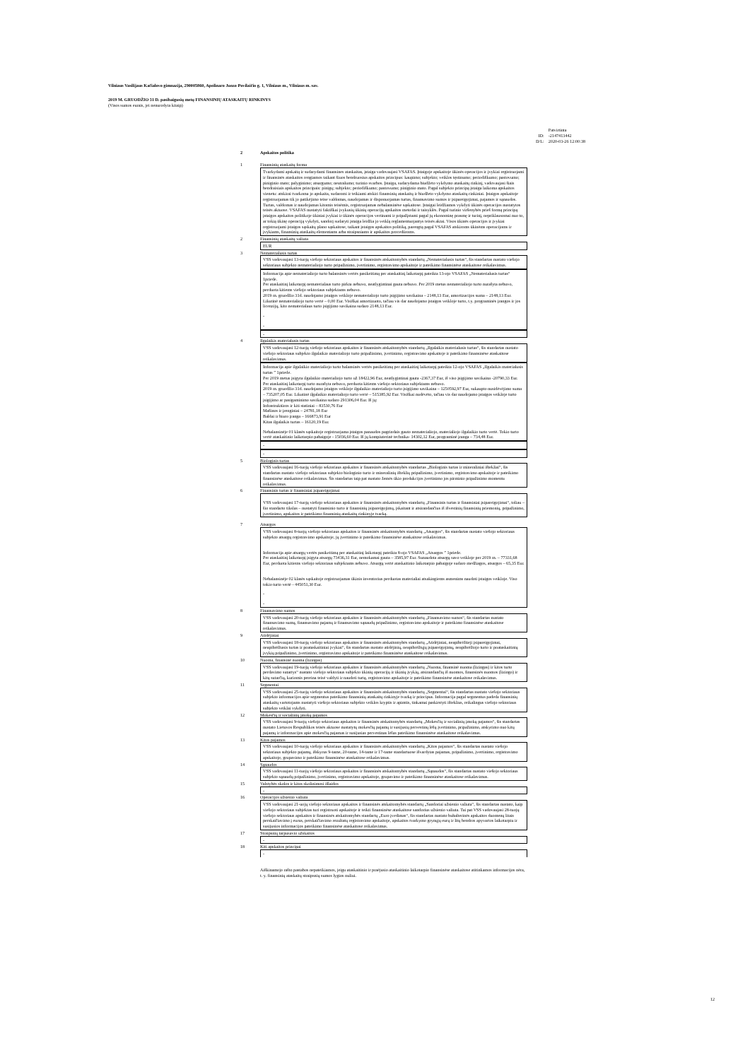Vilniaus Vasilijaus Kačialovo gimnazija, 290005860, Apolinaro Juozo Povilaičio g. 1, Vilniaus m., Vilniaus m. sav.
2019 M. GRUODŽIO 31 D. pasibaigusių metų FINANSINIŲ ATASKAITŲ RINKINYS
(Visos sumos eurais, jei nenurodyta kitaip)
| | Patvirtinta |
| ID: | -2147413442 |
| D/L: | 2020-03-26 12:00:38 |
2 Apskaitos politika
1 Finansinių ataskaitų forma
Tvarkydami apskaitą ir sudarydami finansines ataskaitas, įstaiga vadovaujasi VSAFAS. Įstaigoje apskaitoje ūkinės operacijos ir įvykiai registruojami ir finansinės ataskaitos rengiamos taikant šiuos bendruosius apskaitos principus: kaupimo; subjekto; veiklos tęstinumo; periodiškumo; pastovumo; piniginio mato; palyginimo; atsargumo; neutralumo; turinio svarbos. Įstaiga, sudarydama biudžeto vykdymo ataskaitų rinkinį, vadovaujasi šiais bendraisiais apskaitos principais: pinigų; subjekto; periodiškumo; pastovumo; piniginio mato. Pagal subjekto principą įstaiga laikoma apskaitos vienetu: atskirai tvarkoma jo apskaita, sudaromi ir teikiami atskiri finansinių ataskaitų ir biudžeto vykdymo ataskaitų rinkiniai. Įstaigos apskaitoje registruojamas tik jo patikėjimo teise valdomas, naudojamas ir disponuojamas turtas, finansavimo sumos ir įsipareigojimai, pajamos ir sąnaudos. Turtas, valdomas ir naudojamas kitomis teisėmis, registruojamas nebalansinėse sąskaitose. Įstaigai leidžiamos vykdyti ūkinės operacijos nustatytos teisės aktuose. VSAFAS nustatyti faktiškai įvykusių ūkinių operacijų apskaitos metodai ir taisyklės. Pagal turinio viršenybės prieš formą principą įstaigos apskaitos politikoje ūkiniai įvykiai ir ūkinės operacijos vertinami ir pripažįstami pagal jų ekonominę prasmę ir turinį, nepriklausomai nuo to, ar tokią ūkinę operaciją vykdyti, sandorį sudaryti įstaiga leidžia jo veiklą reglamentuojantys teisės aktai. Visos ūkinės operacijos ir įvykiai registruojami įstaigos sąskaitų plano sąskaitose, taikant įstaigos apskaitos politiką, parengtą pagal VSAFAS atskiroms ūkinėms operacijoms ir įvykiams, finansinių ataskaitų elementams arba straipsniams ir apskaitos procedūroms.
2 Finansinių ataskaitų valiuta
EUR
3 Nematerialusis turtas
VSS vadovaujasi 13-tuojų viešojo sektoriaus apskaitos ir finansinės atskaitomybės standartų „Nematerialusis turtas“, šis standartas nustato viešojo sektoriaus subjekto nematerialiojo turto pripažinimo, įvertinimo, registravimo apskaitoje ir pateikimo finansinėse ataskaitose reikalavimus.
Informacija apie nematerialiojo turto balansinės vertės pasikeitimą per ataskaitinį laikotarpį pateikta 13-ojo VSAFAS „Nematerialusis turtas“ 1priede.
Per ataskaitinį laikotarpį nematerialaus turto pirkta nebuvo, neatlygintinai gauta nebuvo. Per 2019 metus nematerialiojo turto nurašyta nebuvo, perduota kitiems viešojo sektoriaus subjektams nebuvo.
2019 m. gruodžio 31d. naudojamo įstaigos veikloje nematerialiojo turto įsigijimo savikaina – 2148,13 Eur, amortizacijos suma – 2148,13 Eur. Likutinė nematerialiojo turto vertė – 0,00 Eur. Visiškai amortizuoto, tačiau vis dar naudojamo įstaigos veikloje turto, t.y. programinės įrangos ir jos licenzijų, kito nematerialaus turto įsigijimo savikaina sudaro 2148,13 Eur.
-
-
-
4 Ilgalaikis materialusis turtas
VSS vadovaujasi 12-tuojų viešojo sektoriaus apskaitos ir finansinės atskaitomybės standartų „Ilgalaikis materialusis turtas“, šis standartas nustato viešojo sektoriaus subjekto ilgalaikio materialiojo turto pripažinimo, įvertinimo, registravimo apskaitoje ir pateikimo finansinėse ataskaitose reikalavimus.
Informacija apie ilgalaikio materialiojo turto balansinės vertės pasikeitimą per ataskaitinį laikotarpį pateikta 12-ojo VSAFAS „Ilgalaikis materialusis turtas ” 1priede.
Per 2019 metus įsigyta ilgalaikio materialiojo turto už 18422,96 Eur, neatlygintinai gauta -2367,37 Eur, iš viso įsigijimo savikaina -20790,33 Eur. Per ataskaitinį laikotarpį turto nurašyta nebuvo, perduota kitiems viešojo sektoriaus subjektams nebuvo.
2019 m. gruodžio 31d. naudojamo įstaigos veikloje ilgalaikio materialiojo turto įsigijimo savikaina – 1250592,97 Eur, sukaupto nusidėvėjimo suma – 735207,05 Eur. Likutinė ilgalaikio materialiojo turto vertė – 515385,92 Eur. Visiškai nudėvėto, tačiau vis dar naudojamo įstaigos veikloje turto įsigijimo ar pasigaminimo savikaina sudaro 291306,04 Eur. Iš jų:
Infrastruktūros ir kiti statiniai – 83530,76 Eur
Mašinos ir įrenginiai – 24781,18 Eur
Baldai ir biuro įranga – 166873,91 Eur
Kitas ilgalaikis turtas – 16120,19 Eur.
Nebalansinėje 01 klasės sąskaitoje registruojama įstaigos panaudos pagrindais gauto nematerialiojo, materialiojo ilgalaikio turto vertė. Tokio turto vertė ataskaitinio laikotarpio pabaigoje - 15036,60 Eur. Iš jų kompiuterinė technika- 14302,12 Eur, programinė įranga – 734,48 Eur.
-
-
5 Biologinis turtas
VSS vadovaujasi 16-tuojų viešojo sektoriaus apskaitos ir finansinės atskaitomybės standartas „Biologinis turtas ir mineraliniai ištekliai“, šis standartas nustato viešojo sektoriaus subjekto biologinio turto ir mineralinių išteklių pripažinimo, įvertinimo, registravimo apskaitoje ir pateikimo finansinėse ataskaitose reikalavimus. Šis standartas taip pat nustato žemės ūkio produkcijos įvertinimo jos pirminio pripažinimo momentu reikalavimus.
6 Finansinis turtas ir finansiniai įsipareigojimai
VSS vadovaujasi 17-tuojų viešojo sektoriaus apskaitos ir finansinės atskaitomybės standartų „Finansinis turtas ir finansiniai įsipareigojimai“, toliau – šio standarto tikslas – nustatyti finansinio turto ir finansinių įsipareigojimų, įskaitant ir atsirandančius iš išvestinių finansinių priemonių, pripažinimo, įvertinimo, apskaitos ir pateikimo finansinių ataskaitų rinkinyje tvarką.
7 Atsargos
VSS vadovaujasi 8-tuojų viešojo sektoriaus apskaitos ir finansinės atskaitomybės standartų „Atsargos“, šis standartas nustato viešojo sektoriaus subjekto atsargų registravimo apskaitoje, jų įvertinimo ir pateikimo finansinėse ataskaitose reikalavimus.
Informacija apie atsargų vertės pasikeitimą per ataskaitinį laikotarpį pateikta 8-ojo VSAFAS „Atsargos ” 1priede.
Per ataskaitinį laikotarpį įsigyta atsargų 73436,31 Eur, nemokamai gauta – 3585,97 Eur. Sunaudota atsargų savo veikloje per 2019 m. – 77331,68 Eur, perduota kitiems viešojo sektoriaus subjektams nebuvo. Atsargų vertė ataskaitinio laikotarpio pabaigoje sudaro medžiagos, atsargos – 65,35 Eur.
Nebalansinėje 02 klasės sąskaitoje registruojamas ūkinis inventorius perduotas materialiai atsakingiems asmenims naudoti įstaigos veikloje. Viso tokio turto vertė - 445051,30 Eur.
-
-
8 Finansavimo sumos
VSS vadovaujasi 20-tuojų viešojo sektoriaus apskaitos ir finansinės atskaitomybės standartų „Finansavimo sumos“, šis standartas nustato finansavimo sumų, finansavimo pajamų ir finansavimo sąnaudų pripažinimo, registravimo apskaitoje ir pateikimo finansinėse ataskaitose reikalavimus.
9 Atidėjiniai
VSS vadovaujasi 18-tuojų viešojo sektoriaus apskaitos ir finansinės atskaitomybės standartų „Atidėjiniai, neapibrėžtieji įsipareigojimai, neapibrėžtasis turtas ir poataskaitiniai įvykiai“, šis standartas nustato atidėjinių, neapibrėžtųjų įsipareigojimų, neapibrėžtojo turto ir poataskaitinių įvykių pripažinimo, įvertinimo, registravimo apskaitoje ir pateikimo finansinėse ataskaitose reikalavimus.
10 Nuoma, finansinė nuoma (lizingas)
VSS vadovaujasi 19-tuojų viešojo sektoriaus apskaitos ir finansinės atskaitomybės standartų „Nuoma, finansinė nuoma (lizingas) ir kitos turto perdavimo sutartys“ nustato viešojo sektoriaus subjekto ūkinių operacijų ir ūkinių įvykių, atsirandančių iš nuomos, finansinės nuomos (lizingo) ir kitų sutarčių, kuriomis pereina teisė valdyti ir naudoti turtą, registravimo apskaitoje ir pateikimo finansinėse ataskaitose reikalavimus.
11 Segmentai
VSS vadovaujasi 25-tuojų viešojo sektoriaus apskaitos ir finansinės atskaitomybės standartų „Segmentai“, šis standartas nustato viešojo sektoriaus subjekto informacijos apie segmentus pateikimo finansinių ataskaitų rinkinyje tvarką ir principus. Informacija pagal segmentus padeda finansinių ataskaitų vartotojams nustatyti viešojo sektoriaus subjekto veiklos kryptis ir apimtis, tinkamai paskirstyti išteklius, reikalingus viešojo sektoriaus subjekto veiklai vykdyti.
12 Mokesčių ir socialinių įmokų pajamos
VSS vadovaujasi 9-tuojų viešojo sektoriaus apskaitos ir finansinės atskaitomybės standartų „Mokesčių ir socialinių įmokų pajamos“, šis standartas nustato Lietuvos Respublikos teisės aktuose nustatytų mokesčių pajamų ir susijusių pervestinų lėšų įvertinimo, pripažinimo, atskyrimo nuo kitų pajamų ir informacijos apie mokesčių pajamas ir susijusias pervestinas lėšas pateikimo finansinėse ataskaitose reikalavimus.
13 Kitos pajamos
VSS vadovaujasi 10-tuojų viešojo sektoriaus apskaitos ir finansinės atskaitomybės standartų „Kitos pajamos“, šis standartas nustato viešojo sektoriaus subjekto pajamų, išskyrus 9-tame, 20-tame, 14-tame ir 17-tame standartuose išvardytas pajamas, pripažinimo, įvertinimo, registravimo apskaitoje, grupavimo ir pateikimo finansinėse ataskaitose reikalavimus.
14 Sąnaudos
VSS vadovaujasi 11-tuojų viešojo sektoriaus apskaitos ir finansinės atskaitomybės standartų „Sąnaudos“, šis standartas nustato viešojo sektoriaus subjekto sąnaudų pripažinimo, įvertinimo, registravimo apskaitoje, grupavimo ir pateikimo finansinėse ataskaitose reikalavimus.
15 Valstybės skolos ir kitos skolinimosi išlaidos
-
16 Operacijos užsienio valiuta
VSS vadovaujasi 21-uojų viešojo sektoriaus apskaitos ir finansinės atskaitomybės standartų „Sandoriai užsienio valiuta“, šis standartas nustato, kaip viešojo sektoriaus subjektas turi registruoti apskaitoje ir teikti finansinėse ataskaitose sandorius užsienio valiuta. Tai pat VSS vadovaujasi 28-tuojų viešojo sektoriaus apskaitos ir finansinės atskaitomybės standartų „Euro įvedimas“, šis standartas nustato buhalterinės apskaitos duomenų litais perskaičiavimo į eurus, perskaičiavimo rezultatų registravimo apskaitoje, apskaitos tvarkymo grynųjų eurų ir litų bendros apyvartos laikotarpiu ir susijusios informacijos pateikimo finansinėse ataskaitose reikalavimus.
17 Straipsnių tarpusavio užskaitos
-
18 Kiti apskaitos principai
-
Aiškinamojo rašto pastabos nepateikiamos, jeigu ataskaitinio ir praėjusio ataskaitinio laikotarpio finansinėse ataskaitose atitinkamos informacijos nėra, t. y. finansinių ataskaitų straipsnių sumos lygios nuliui.
12